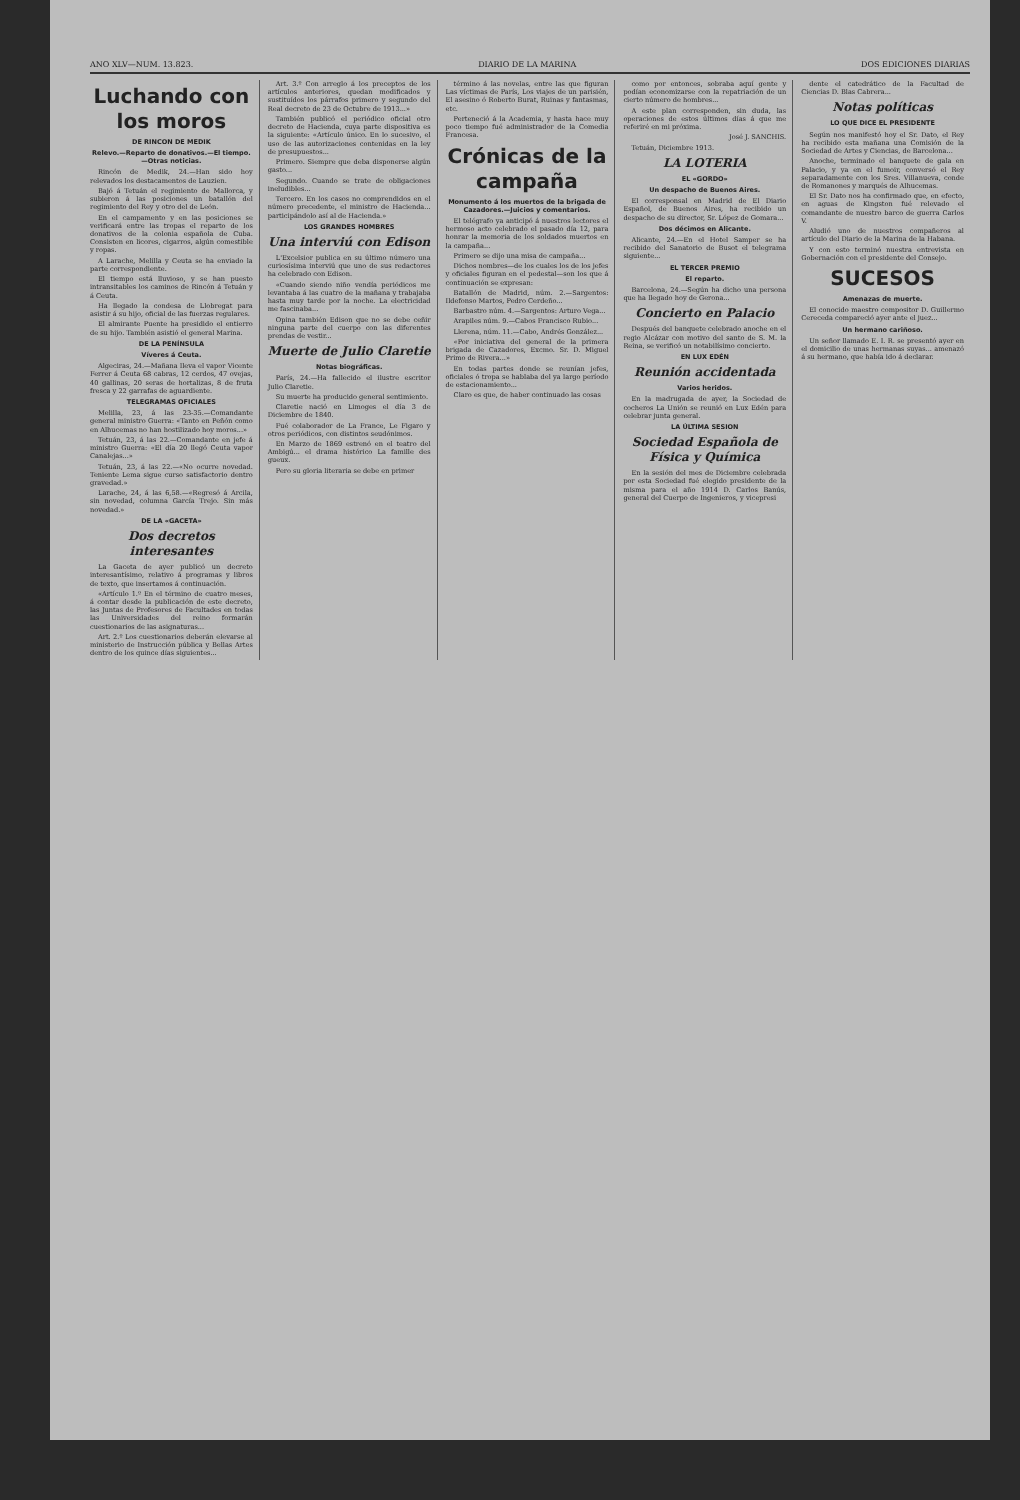ANO XLV—NUM. 13.823. DIARIO DE LA MARINA DOS EDICIONES DIARIAS
Luchando con los moros
DE RINCON DE MEDIK
Relevo.—Reparto de donativos.—El tiempo.—Otras noticias.
Rincón de Medik, 24.—Han sido hoy relevados los destacamentos de Lauzien.
Bajó á Tetuán el regimiento de Mallorca, y subieron á las posiciones un batallón del regimiento del Rey y otro del de León.
En el campamento y en las posiciones se verificará entre las tropas el reparto de los donativos de la colonia española de Cuba. Consisten en licores, cigarros, algún comestible y ropas.
A Larache, Melilla y Ceuta se ha enviado la parte correspondiente.
El tiempo está lluvioso, y se han puesto intransitables los caminos de Rincón á Tetuán y á Ceuta.
Ha llegado la condesa de Llobregat para asistir á su hijo, oficial de las fuerzas regulares.
El almirante Puente ha presidido el entierro de su hijo. También asistió el general Marina.
DE LA PENÍNSULA
Víveres á Ceuta.
Algeciras, 24.—Mañana lleva el vapor Vicente Ferrer á Ceuta 68 cabras, 12 cerdos, 47 ovejas, 40 gallinas, 20 seras de hortalizas, 8 de fruta fresca y 22 garrafas de aguardiente.
TELEGRAMAS OFICIALES
Melilla, 23, á las 23-35.—Comandante general ministro Guerra: «Tanto en Peñón como en Alhucemas no han hostilizado hoy moros...»
Tetuán, 23, á las 22.—Comandante en jefe á ministro Guerra: «El día 20 llegó Ceuta vapor Canalejas...»
Tetuán, 23, á las 22.—«No ocurre novedad. Teniente Lema sigue curso satisfactorio dentro gravedad.»
Larache, 24, á las 6,58.—«Regresó á Arcila, sin novedad, columna García Trejo. Sin más novedad.»
DE LA «GACETA»
Dos decretos interesantes
La Gaceta de ayer publicó un decreto interesantísimo, relativo á programas y libros de texto, que insertamos á continuación.
«Artículo 1.º En el término de cuatro meses, á contar desde la publicación de este decreto, las Juntas de Profesores de Facultades en todas las Universidades del reino formarán cuestionarios de las asignaturas...
Art. 2.º Los cuestionarios deberán elevarse al ministerio de Instrucción pública y Bellas Artes dentro de los quince días siguientes...
Art. 3.º Con arreglo á los preceptos de los artículos anteriores, quedan modificados y sustituídos los párrafos primero y segundo del Real decreto de 23 de Octubre de 1913...»
También publicó el periódico oficial otro decreto de Hacienda, cuya parte dispositiva es la siguiente: «Artículo único. En lo sucesivo, el uso de las autorizaciones contenidas en la ley de presupuestos...
Primero. Siempre que deba disponerse algún gasto...
Segundo. Cuando se trate de obligaciones ineludibles...
Tercero. En los casos no comprendidos en el número precedente, el ministro de Hacienda... participándolo así al de Hacienda.»
LOS GRANDES HOMBRES
Una interviú con Edison
L'Excelsior publica en su último número una curiosísima interviú que uno de sus redactores ha celebrado con Edison.
«Cuando siendo niño vendía periódicos me levantaba á las cuatro de la mañana y trabajaba hasta muy tarde por la noche. La electricidad me fascinaba...
Opina también Edison que no se debe ceñir ninguna parte del cuerpo con las diferentes prendas de vestir...
Muerte de Julio Claretie
Notas biográficas.
París, 24.—Ha fallecido el ilustre escritor Julio Claretie.
Su muerte ha producido general sentimiento.
Claretie nació en Limoges el día 3 de Diciembre de 1840.
Fué colaborador de La France, Le Figaro y otros periódicos, con distintos seudónimos.
En Marzo de 1869 estrenó en el teatro del Ambigú... el drama histórico La famille des gueux.
Pero su gloria literaria se debe en primer
término á las novelas, entre las que figuran Las víctimas de París, Los viajes de un parisién, El asesino ó Roberto Burat, Ruinas y fantasmas, etc.
Perteneció á la Academia, y hasta hace muy poco tiempo fué administrador de la Comedia Francesa.
Crónicas de la campaña
Monumento á los muertos de la brigada de Cazadores.—Juicios y comentarios.
El telégrafo ya anticipó á nuestros lectores el hermoso acto celebrado el pasado día 12, para honrar la memoria de los soldados muertos en la campaña...
Primero se dijo una misa de campaña...
Dichos nombres—de los cuales los de los jefes y oficiales figuran en el pedestal—son los que á continuación se expresan:
Batallón de Madrid, núm. 2.—Sargentos: Ildefonso Martos, Pedro Cerdeño...
Barbastro núm. 4.—Sargentos: Arturo Vega...
Arapiles núm. 9.—Cabos Francisco Rubio...
Llerena, núm. 11.—Cabo, Andrés González...
«Por iniciativa del general de la primera brigada de Cazadores, Excmo. Sr. D. Miguel Primo de Rivera...»
En todas partes donde se reunían jefes, oficiales ó tropa se hablaba del ya largo período de estacionamiento...
Claro es que, de haber continuado las cosas
como por entonces, sobraba aquí gente y podían economizarse con la repatriación de un cierto número de hombres...
A este plan corresponden, sin duda, las operaciones de estos últimos días á que me referiré en mi próxima.
José J. SANCHIS.
Tetuán, Diciembre 1913.
LA LOTERIA
EL «GORDO»
Un despacho de Buenos Aires.
El corresponsal en Madrid de El Diario Español, de Buenos Aires, ha recibido un despacho de su director, Sr. López de Gomara...
Dos décimos en Alicante.
Alicante, 24.—En el Hotel Samper se ha recibido del Sanatorio de Busot el telegrama siguiente...
EL TERCER PREMIO
El reparto.
Barcelona, 24.—Según ha dicho una persona que ha llegado hoy de Gerona...
Concierto en Palacio
Después del banquete celebrado anoche en el regio Alcázar con motivo del santo de S. M. la Reina, se verificó un notabilísimo concierto.
EN LUX EDÉN
Reunión accidentada
Varios heridos.
En la madrugada de ayer, la Sociedad de cocheros La Unión se reunió en Lux Edén para celebrar junta general.
LA ÚLTIMA SESION
Sociedad Española de Física y Química
En la sesión del mes de Diciembre celebrada por esta Sociedad fué elegido presidente de la misma para el año 1914 D. Carlos Banús, general del Cuerpo de Ingenieros, y vicepresi
dente el catedrático de la Facultad de Ciencias D. Blas Cabrera...
Notas políticas
LO QUE DICE EL PRESIDENTE
Según nos manifestó hoy el Sr. Dato, el Rey ha recibido esta mañana una Comisión de la Sociedad de Artes y Ciencias, de Barcelona...
Anoche, terminado el banquete de gala en Palacio, y ya en el fumoir, conversó el Rey separadamente con los Sres. Villanueva, conde de Romanones y marqués de Alhucemas.
El Sr. Dato nos ha confirmado que, en efecto, en aguas de Kingston fué relevado el comandante de nuestro barco de guerra Carlos V.
Aludió uno de nuestros compañeros al artículo del Diario de la Marina de la Habana.
Y con esto terminó nuestra entrevista en Gobernación con el presidente del Consejo.
SUCESOS
Amenazas de muerte.
El conocido maestro compositor D. Guillermo Cereceda compareció ayer ante el juez...
Un hermano cariñoso.
Un señor llamado E. I. R. se presentó ayer en el domicilio de unas hermanas suyas... amenazó á su hermano, que había ido á declarar.